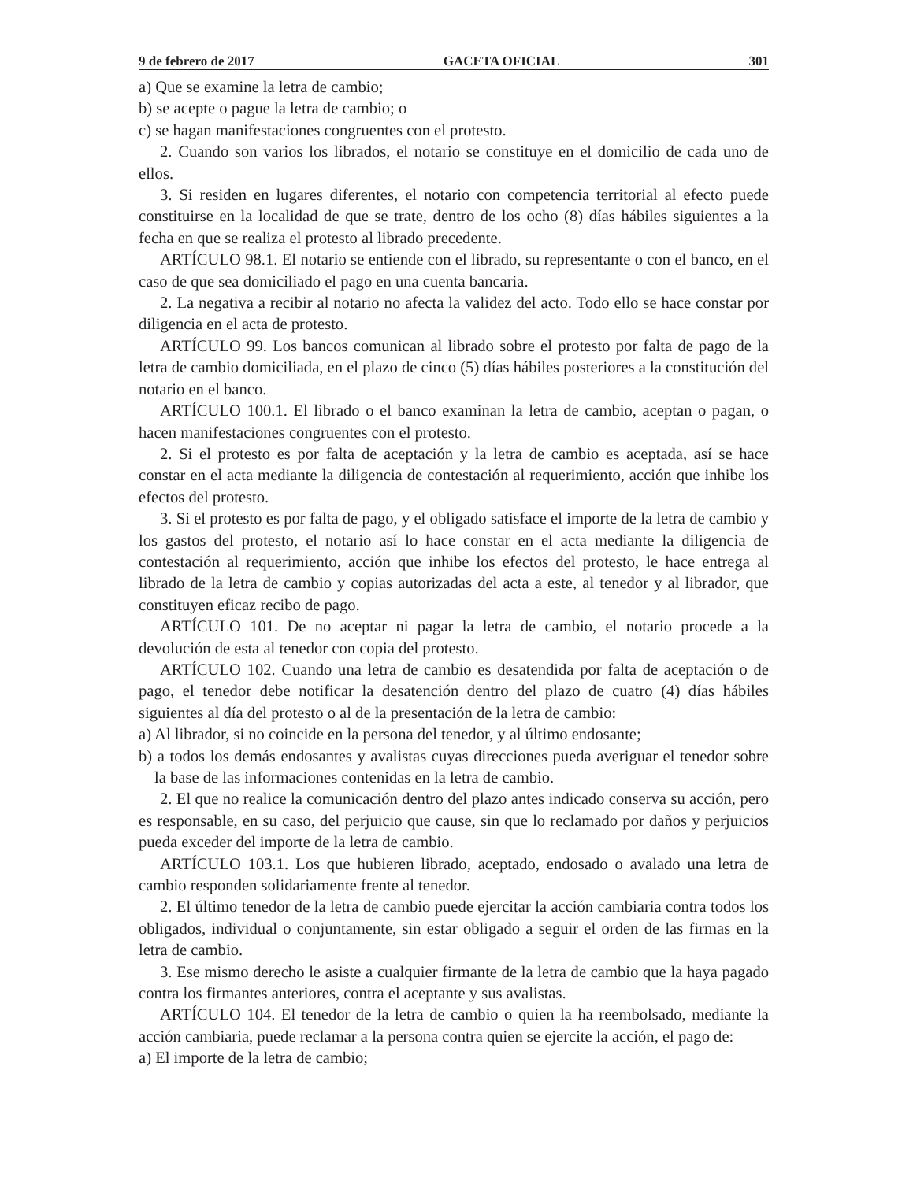9 de febrero de 2017 GACETA OFICIAL 301
a) Que se examine la letra de cambio;
b) se acepte o pague la letra de cambio; o
c) se hagan manifestaciones congruentes con el protesto.
2. Cuando son varios los librados, el notario se constituye en el domicilio de cada uno de ellos.
3. Si residen en lugares diferentes, el notario con competencia territorial al efecto puede constituirse en la localidad de que se trate, dentro de los ocho (8) días hábiles siguientes a la fecha en que se realiza el protesto al librado precedente.
ARTÍCULO 98.1. El notario se entiende con el librado, su representante o con el banco, en el caso de que sea domiciliado el pago en una cuenta bancaria.
2. La negativa a recibir al notario no afecta la validez del acto. Todo ello se hace constar por diligencia en el acta de protesto.
ARTÍCULO 99. Los bancos comunican al librado sobre el protesto por falta de pago de la letra de cambio domiciliada, en el plazo de cinco (5) días hábiles posteriores a la constitución del notario en el banco.
ARTÍCULO 100.1. El librado o el banco examinan la letra de cambio, aceptan o pagan, o hacen manifestaciones congruentes con el protesto.
2. Si el protesto es por falta de aceptación y la letra de cambio es aceptada, así se hace constar en el acta mediante la diligencia de contestación al requerimiento, acción que inhibe los efectos del protesto.
3. Si el protesto es por falta de pago, y el obligado satisface el importe de la letra de cambio y los gastos del protesto, el notario así lo hace constar en el acta mediante la diligencia de contestación al requerimiento, acción que inhibe los efectos del protesto, le hace entrega al librado de la letra de cambio y copias autorizadas del acta a este, al tenedor y al librador, que constituyen eficaz recibo de pago.
ARTÍCULO 101. De no aceptar ni pagar la letra de cambio, el notario procede a la devolución de esta al tenedor con copia del protesto.
ARTÍCULO 102. Cuando una letra de cambio es desatendida por falta de aceptación o de pago, el tenedor debe notificar la desatención dentro del plazo de cuatro (4) días hábiles siguientes al día del protesto o al de la presentación de la letra de cambio:
a) Al librador, si no coincide en la persona del tenedor, y al último endosante;
b) a todos los demás endosantes y avalistas cuyas direcciones pueda averiguar el tenedor sobre la base de las informaciones contenidas en la letra de cambio.
2. El que no realice la comunicación dentro del plazo antes indicado conserva su acción, pero es responsable, en su caso, del perjuicio que cause, sin que lo reclamado por daños y perjuicios pueda exceder del importe de la letra de cambio.
ARTÍCULO 103.1. Los que hubieren librado, aceptado, endosado o avalado una letra de cambio responden solidariamente frente al tenedor.
2. El último tenedor de la letra de cambio puede ejercitar la acción cambiaria contra todos los obligados, individual o conjuntamente, sin estar obligado a seguir el orden de las firmas en la letra de cambio.
3. Ese mismo derecho le asiste a cualquier firmante de la letra de cambio que la haya pagado contra los firmantes anteriores, contra el aceptante y sus avalistas.
ARTÍCULO 104. El tenedor de la letra de cambio o quien la ha reembolsado, mediante la acción cambiaria, puede reclamar a la persona contra quien se ejercite la acción, el pago de:
a) El importe de la letra de cambio;